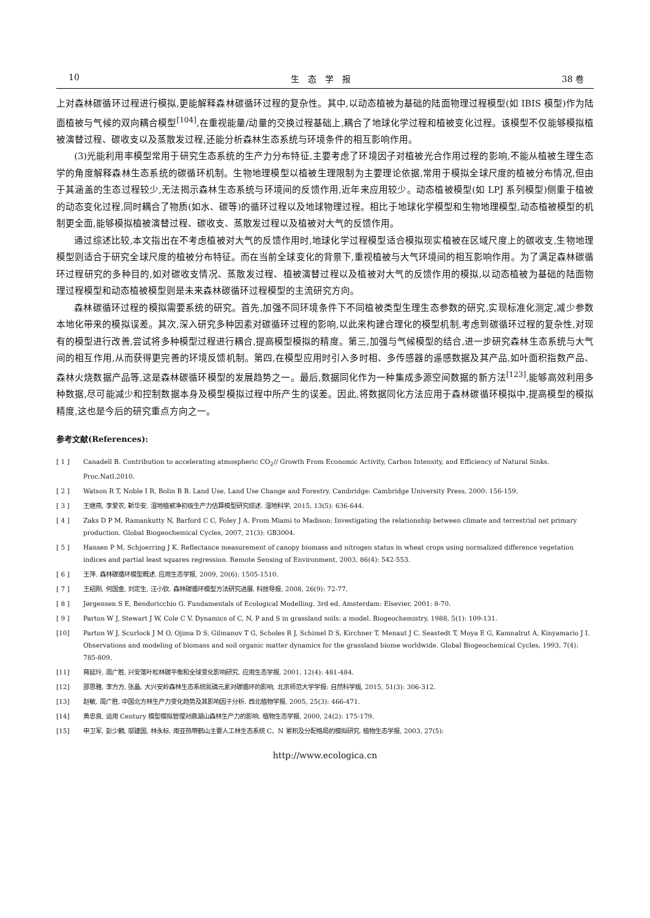10 生　态　学　报 38 卷
上对森林碳循环过程进行模拟,更能解释森林碳循环过程的复杂性。其中,以动态植被为基础的陆面物理过程模型(如 IBIS 模型)作为陆面植被与气候的双向耦合模型<sup>[104]</sup>,在重视能量/动量的交换过程基础上,耦合了地球化学过程和植被变化过程。该模型不仅能够模拟植被演替过程、碳收支以及蒸散发过程,还能分析森林生态系统与环境条件的相互影响作用。
(3)光能利用率模型常用于研究生态系统的生产力分布特征,主要考虑了环境因子对植被光合作用过程的影响,不能从植被生理生态学的角度解释森林生态系统的碳循环机制。生物地理模型以植被生理限制为主要理论依据,常用于模拟全球尺度的植被分布情况,但由于其涵盖的生态过程较少,无法揭示森林生态系统与环境间的反馈作用,近年来应用较少。动态植被模型(如 LPJ 系列模型)侧重于植被的动态变化过程,同时耦合了物质(如水、碳等)的循环过程以及地球物理过程。相比于地球化学模型和生物地理模型,动态植被模型的机制更全面,能够模拟植被演替过程、碳收支、蒸散发过程以及植被对大气的反馈作用。
通过综述比较,本文指出在不考虑植被对大气的反馈作用时,地球化学过程模型适合模拟现实植被在区域尺度上的碳收支,生物地理模型则适合于研究全球尺度的植被分布特征。而在当前全球变化的背景下,重视植被与大气环境间的相互影响作用。为了满足森林碳循环过程研究的多种目的,如对碳收支情况、蒸散发过程、植被演替过程以及植被对大气的反馈作用的模拟,以动态植被为基础的陆面物理过程模型和动态植被模型则是未来森林碳循环过程模型的主流研究方向。
森林碳循环过程的模拟需要系统的研究。首先,加强不同环境条件下不同植被类型生理生态参数的研究,实现标准化测定,减少参数本地化带来的模拟误差。其次,深入研究多种因素对碳循环过程的影响,以此来构建合理化的模型机制,考虑到碳循环过程的复杂性,对现有的模型进行改善,尝试将多种模型过程进行耦合,提高模型模拟的精度。第三,加强与气候模型的结合,进一步研究森林生态系统与大气间的相互作用,从而获得更完善的环境反馈机制。第四,在模型应用时引入多时相、多传感器的遥感数据及其产品,如叶面积指数产品、森林火烧数据产品等,这是森林碳循环模型的发展趋势之一。最后,数据同化作为一种集成多源空间数据的新方法<sup>[123]</sup>,能够高效利用多种数据,尽可能减少和控制数据本身及模型模拟过程中所产生的误差。因此,将数据同化方法应用于森林碳循环模拟中,提高模型的模拟精度,这也是今后的研究重点方向之一。
参考文献(References):
[ 1 ] Canadell B. Contribution to accelerating atmospheric CO<sub>2</sub>// Growth From Economic Activity, Carbon Intensity, and Efficiency of Natural Sinks. Proc.Natl.2010.
[ 2 ] Watson R T, Noble I R, Bolin B B. Land Use, Land Use Change and Forestry. Cambridge: Cambridge University Press, 2000: 156-159.
[ 3 ] 王继燕, 李爱农, 靳华安. 湿地植被净初级生产力估算模型研究综述. 湿地科学, 2015, 13(5): 636-644.
[ 4 ] Zaks D P M, Ramankutty N, Barford C C, Foley J A. From Miami to Madison: Investigating the relationship between climate and terrestrial net primary production. Global Biogeochemical Cycles, 2007, 21(3): GB3004.
[ 5 ] Hansen P M, Schjoerring J K. Reflectance measurement of canopy biomass and nitrogen status in wheat crops using normalized difference vegetation indices and partial least squares regression. Remote Sensing of Environment, 2003, 86(4): 542-553.
[ 6 ] 王萍. 森林碳循环模型概述. 应用生态学报, 2009, 20(6): 1505-1510.
[ 7 ] 王绍刚, 何国金, 刘定生, 汪小钦. 森林碳循环模型方法研究进展. 科技导报, 2008, 26(9): 72-77.
[ 8 ] Jørgensen S E, Bendoricchio G. Fundamentals of Ecological Modelling. 3rd ed. Amsterdam: Elsevier, 2001: 8-70.
[ 9 ] Parton W J, Stewart J W, Cole C V. Dynamics of C, N, P and S in grassland soils: a model. Biogeochemistry, 1988, 5(1): 109-131.
[10] Parton W J, Scurlock J M O, Ojima D S, Gilmanov T G, Scholes R J, Schimel D S, Kirchner T, Menaut J C, Seastedt T, Moya E G, Kamnalrut A, Kinyamario J I. Observations and modeling of biomass and soil organic matter dynamics for the grassland biome worldwide. Global Biogeochemical Cycles, 1993, 7(4): 785-809.
[11] 蒋延玲, 周广胜. 兴安落叶松林碳平衡和全球变化影响研究. 应用生态学报, 2001, 12(4): 481-484.
[12] 邵思雅, 李方方, 张晶. 大兴安岭森林生态系统氮磷元素对碳循环的影响. 北京师范大学学报: 自然科学版, 2015, 51(3): 306-312.
[13] 赵敏, 周广胜. 中国北方林生产力变化趋势及其影响因子分析. 西北植物学报, 2005, 25(3): 466-471.
[14] 黄忠良. 运用 Century 模型模拟管理对鼎湖山森林生产力的影响. 植物生态学报, 2000, 24(2): 175-179.
[15] 申卫军, 彭少麟, 邬建国, 林永标. 南亚热带鹤山主要人工林生态系统 C、N 累积及分配格局的模拟研究. 植物生态学报, 2003, 27(5):
http://www.ecologica.cn